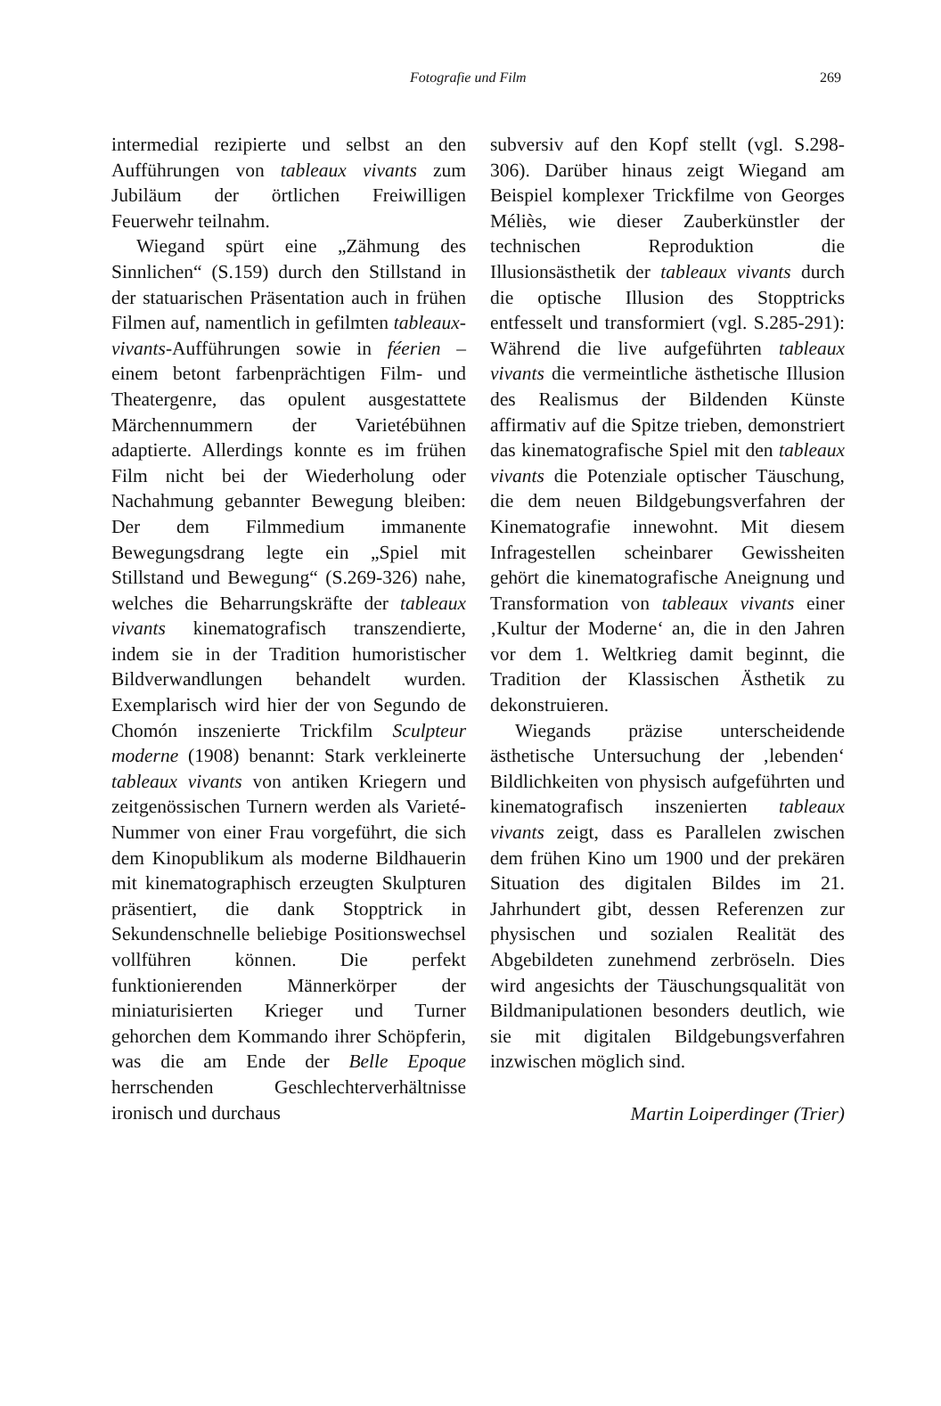Fotografie und Film 269
intermedial rezipierte und selbst an den Aufführungen von tableaux vivants zum Jubiläum der örtlichen Freiwilligen Feuerwehr teilnahm.
Wiegand spürt eine „Zähmung des Sinnlichen“ (S.159) durch den Stillstand in der statuarischen Präsentation auch in frühen Filmen auf, namentlich in gefilmten tableaux-vivants-Aufführungen sowie in féerien – einem betont farbenprächtigen Film- und Theatergenre, das opulent ausgestattete Märchennummern der Varietébühnen adaptierte. Allerdings konnte es im frühen Film nicht bei der Wiederholung oder Nachahmung gebannter Bewegung bleiben: Der dem Filmmedium immanente Bewegungsdrang legte ein „Spiel mit Stillstand und Bewegung“ (S.269-326) nahe, welches die Beharrungskräfte der tableaux vivants kinematografisch transzendierte, indem sie in der Tradition humoristischer Bildverwandlungen behandelt wurden. Exemplarisch wird hier der von Segundo de Chomón inszenierte Trickfilm Sculpteur moderne (1908) benannt: Stark verkleinerte tableaux vivants von antiken Kriegern und zeitgenössischen Turnern werden als Varieté-Nummer von einer Frau vorgeführt, die sich dem Kinopublikum als moderne Bildhauerin mit kinematographisch erzeugten Skulpturen präsentiert, die dank Stopptrick in Sekundenschnelle beliebige Positionswechsel vollführen können. Die perfekt funktionierenden Männerkörper der miniaturisierten Krieger und Turner gehorchen dem Kommando ihrer Schöpferin, was die am Ende der Belle Epoque herrschenden Geschlechterverhältnisse ironisch und durchaus
subversiv auf den Kopf stellt (vgl. S.298-306). Darüber hinaus zeigt Wiegand am Beispiel komplexer Trickfilme von Georges Méliès, wie dieser Zauberkünstler der technischen Reproduktion die Illusionsästhetik der tableaux vivants durch die optische Illusion des Stopptricks entfesselt und transformiert (vgl. S.285-291): Während die live aufgeführten tableaux vivants die vermeintliche ästhetische Illusion des Realismus der Bildenden Künste affirmativ auf die Spitze trieben, demonstriert das kinematografische Spiel mit den tableaux vivants die Potenziale optischer Täuschung, die dem neuen Bildgebungsverfahren der Kinematografie innewohnt. Mit diesem Infragestellen scheinbarer Gewissheiten gehört die kinematografische Aneignung und Transformation von tableaux vivants einer ‚Kultur der Moderne‘ an, die in den Jahren vor dem 1. Weltkrieg damit beginnt, die Tradition der Klassischen Ästhetik zu dekonstruieren.
Wiegands präzise unterscheidende ästhetische Untersuchung der ‚lebenden‘ Bildlichkeiten von physisch aufgeführten und kinematografisch inszenierten tableaux vivants zeigt, dass es Parallelen zwischen dem frühen Kino um 1900 und der prekären Situation des digitalen Bildes im 21. Jahrhundert gibt, dessen Referenzen zur physischen und sozialen Realität des Abgebildeten zunehmend zerbröseln. Dies wird angesichts der Täuschungsqualität von Bildmanipulationen besonders deutlich, wie sie mit digitalen Bildgebungsverfahren inzwischen möglich sind.
Martin Loiperdinger (Trier)